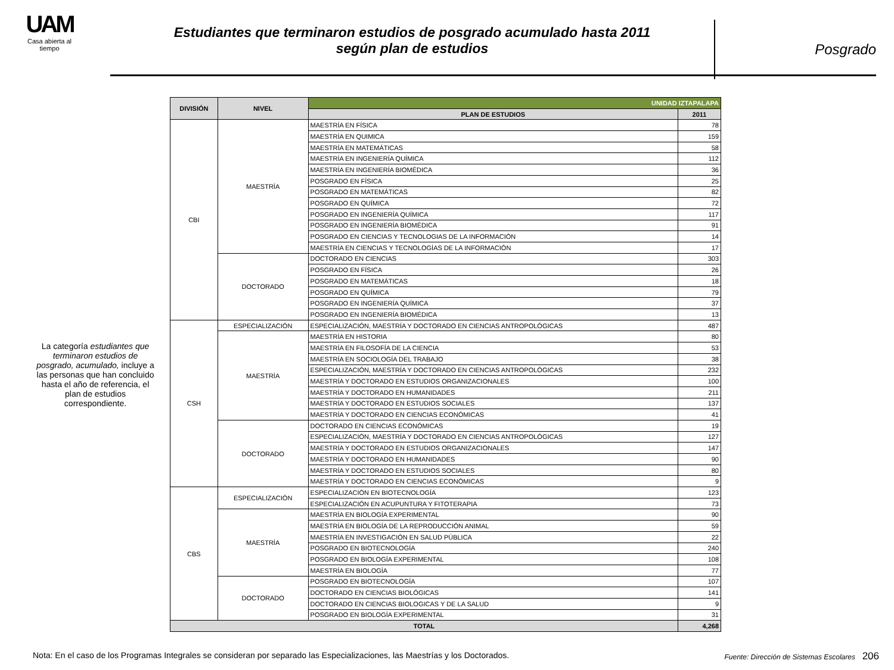UAM
Casa abierta al tiempo
Estudiantes que terminaron estudios de posgrado acumulado hasta 2011
según plan de estudios
Posgrado
La categoría estudiantes que terminaron estudios de posgrado, acumulado, incluye a las personas que han concluido hasta el año de referencia, el plan de estudios correspondiente.
| DIVISIÓN | NIVEL | UNIDAD IZTAPALAPA | |
| --- | --- | --- | --- |
| | | PLAN DE ESTUDIOS | 2011 |
| CBI | MAESTRÍA | MAESTRÍA EN FÍSICA | 78 |
| | | MAESTRÍA EN QUIMICA | 159 |
| | | MAESTRÍA EN MATEMÁTICAS | 58 |
| | | MAESTRÍA EN INGENIERÍA QUÍMICA | 112 |
| | | MAESTRÍA EN INGENIERÍA BIOMÉDICA | 36 |
| | | POSGRADO EN FÍSICA | 25 |
| | | POSGRADO EN MATEMÁTICAS | 82 |
| | | POSGRADO EN QUÍMICA | 72 |
| | | POSGRADO EN INGENIERÍA QUÍMICA | 117 |
| | | POSGRADO EN INGENIERÍA BIOMÉDICA | 91 |
| | | POSGRADO EN CIENCIAS Y TECNOLOGIAS DE LA INFORMACIÓN | 14 |
| | | MAESTRÍA EN CIENCIAS Y TECNOLOGÍAS DE LA INFORMACIÓN | 17 |
| | DOCTORADO | DOCTORADO EN CIENCIAS | 303 |
| | | POSGRADO EN FÍSICA | 26 |
| | | POSGRADO EN MATEMÁTICAS | 18 |
| | | POSGRADO EN QUÍMICA | 79 |
| | | POSGRADO EN INGENIERÍA QUÍMICA | 37 |
| | | POSGRADO EN INGENIERÍA BIOMÉDICA | 13 |
| CSH | ESPECIALIZACIÓN | ESPECIALIZACIÓN, MAESTRÍA Y DOCTORADO EN CIENCIAS ANTROPOLÓGICAS | 487 |
| | MAESTRÍA | MAESTRÍA EN HISTORIA | 80 |
| | | MAESTRÍA EN FILOSOFÍA DE LA CIENCIA | 53 |
| | | MAESTRÍA EN SOCIOLOGÍA DEL TRABAJO | 38 |
| | | ESPECIALIZACIÓN, MAESTRÍA Y DOCTORADO EN CIENCIAS ANTROPOLÓGICAS | 232 |
| | | MAESTRÍA Y DOCTORADO EN ESTUDIOS ORGANIZACIONALES | 100 |
| | | MAESTRÍA Y DOCTORADO EN HUMANIDADES | 211 |
| | | MAESTRÍA Y DOCTORADO EN ESTUDIOS SOCIALES | 137 |
| | | MAESTRÍA Y DOCTORADO EN CIENCIAS ECONÓMICAS | 41 |
| | DOCTORADO | DOCTORADO EN CIENCIAS ECONÓMICAS | 19 |
| | | ESPECIALIZACIÓN, MAESTRÍA Y DOCTORADO EN CIENCIAS ANTROPOLÓGICAS | 127 |
| | | MAESTRÍA Y DOCTORADO EN ESTUDIOS ORGANIZACIONALES | 147 |
| | | MAESTRÍA Y DOCTORADO EN HUMANIDADES | 90 |
| | | MAESTRÍA Y DOCTORADO EN ESTUDIOS SOCIALES | 80 |
| | | MAESTRÍA Y DOCTORADO EN CIENCIAS ECONÓMICAS | 9 |
| CBS | ESPECIALIZACIÓN | ESPECIALIZACIÓN EN BIOTECNOLOGÍA | 123 |
| | | ESPECIALIZACIÓN EN ACUPUNTURA Y FITOTERAPIA | 73 |
| | MAESTRÍA | MAESTRÍA EN BIOLOGÍA EXPERIMENTAL | 90 |
| | | MAESTRÍA EN BIOLOGÍA DE LA REPRODUCCIÓN ANIMAL | 59 |
| | | MAESTRÍA EN INVESTIGACIÓN EN SALUD PÚBLICA | 22 |
| | | POSGRADO EN BIOTECNOLOGÍA | 240 |
| | | POSGRADO EN BIOLOGÍA EXPERIMENTAL | 108 |
| | | MAESTRÍA EN BIOLOGÍA | 77 |
| | DOCTORADO | POSGRADO EN BIOTECNOLOGÍA | 107 |
| | | DOCTORADO EN CIENCIAS BIOLÓGICAS | 141 |
| | | DOCTORADO EN CIENCIAS BIOLOGICAS Y DE LA SALUD | 9 |
| | | POSGRADO EN BIOLOGÍA EXPERIMENTAL | 31 |
| TOTAL | | | 4,268 |
Nota: En el caso de los Programas Integrales se consideran por separado las Especializaciones, las Maestrías y los Doctorados. Fuente: Dirección de Sistemas Escolares 206